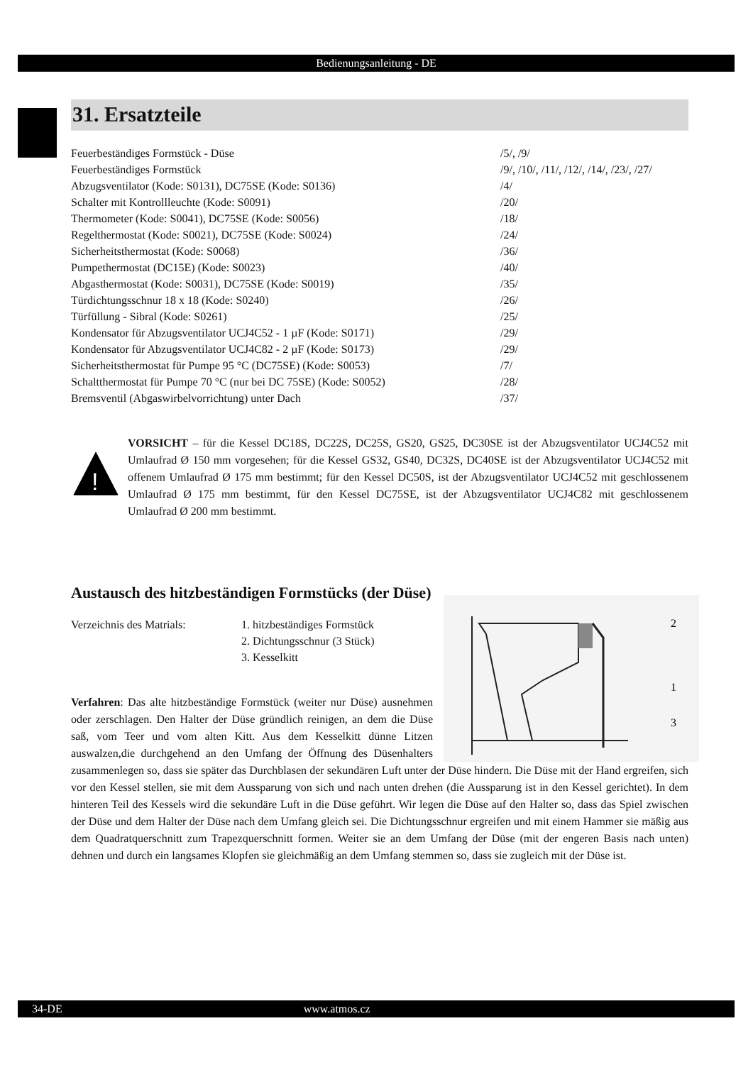Bedienungsanleitung - DE
31. Ersatzteile
| Feuerbeständiges Formstück - Düse | /5/, /9/ |
| Feuerbeständiges Formstück | /9/, /10/, /11/, /12/, /14/, /23/, /27/ |
| Abzugsventilator (Kode: S0131), DC75SE (Kode: S0136) | /4/ |
| Schalter mit Kontrollleuchte (Kode: S0091) | /20/ |
| Thermometer (Kode: S0041), DC75SE (Kode: S0056) | /18/ |
| Regelthermostat (Kode: S0021), DC75SE (Kode: S0024) | /24/ |
| Sicherheitsthermostat (Kode: S0068) | /36/ |
| Pumpethermostat (DC15E) (Kode: S0023) | /40/ |
| Abgasthermostat (Kode: S0031), DC75SE (Kode: S0019) | /35/ |
| Türdichtungsschnur 18 x 18 (Kode: S0240) | /26/ |
| Türfüllung - Sibral (Kode: S0261) | /25/ |
| Kondensator für Abzugsventilator UCJ4C52 - 1 µF (Kode: S0171) | /29/ |
| Kondensator für Abzugsventilator UCJ4C82 - 2 µF (Kode: S0173) | /29/ |
| Sicherheitsthermostat für Pumpe 95 °C (DC75SE) (Kode: S0053) | /7/ |
| Schaltthermostat für Pumpe 70 °C (nur bei DC 75SE) (Kode: S0052) | /28/ |
| Bremsventil (Abgaswirbelvorrichtung) unter Dach | /37/ |
!
VORSICHT – für die Kessel DC18S, DC22S, DC25S, GS20, GS25, DC30SE ist der Abzugsventilator UCJ4C52 mit Umlaufrad Ø 150 mm vorgesehen; für die Kessel GS32, GS40, DC32S, DC40SE ist der Abzugsventilator UCJ4C52 mit offenem Umlaufrad Ø 175 mm bestimmt; für den Kessel DC50S, ist der Abzugsventilator UCJ4C52 mit geschlossenem Umlaufrad Ø 175 mm bestimmt, für den Kessel DC75SE, ist der Abzugsventilator UCJ4C82 mit geschlossenem Umlaufrad Ø 200 mm bestimmt.
Austausch des hitzbeständigen Formstücks (der Düse)
2
1
3
Verzeichnis des Matrials: 1. hitzbeständiges Formstück
2. Dichtungsschnur (3 Stück)
3. Kesselkitt
Verfahren: Das alte hitzbeständige Formstück (weiter nur Düse) ausnehmen oder zerschlagen. Den Halter der Düse gründlich reinigen, an dem die Düse saß, vom Teer und vom alten Kitt. Aus dem Kesselkitt dünne Litzen auswalzen,die durchgehend an den Umfang der Öffnung des Düsenhalters zusammenlegen so, dass sie später das Durchblasen der sekundären Luft unter der Düse hindern. Die Düse mit der Hand ergreifen, sich vor den Kessel stellen, sie mit dem Aussparung von sich und nach unten drehen (die Aussparung ist in den Kessel gerichtet). In dem hinteren Teil des Kessels wird die sekundäre Luft in die Düse geführt. Wir legen die Düse auf den Halter so, dass das Spiel zwischen der Düse und dem Halter der Düse nach dem Umfang gleich sei. Die Dichtungsschnur ergreifen und mit einem Hammer sie mäßig aus dem Quadratquerschnitt zum Trapezquerschnitt formen. Weiter sie an dem Umfang der Düse (mit der engeren Basis nach unten) dehnen und durch ein langsames Klopfen sie gleichmäßig an dem Umfang stemmen so, dass sie zugleich mit der Düse ist.
34-DE www.atmos.cz